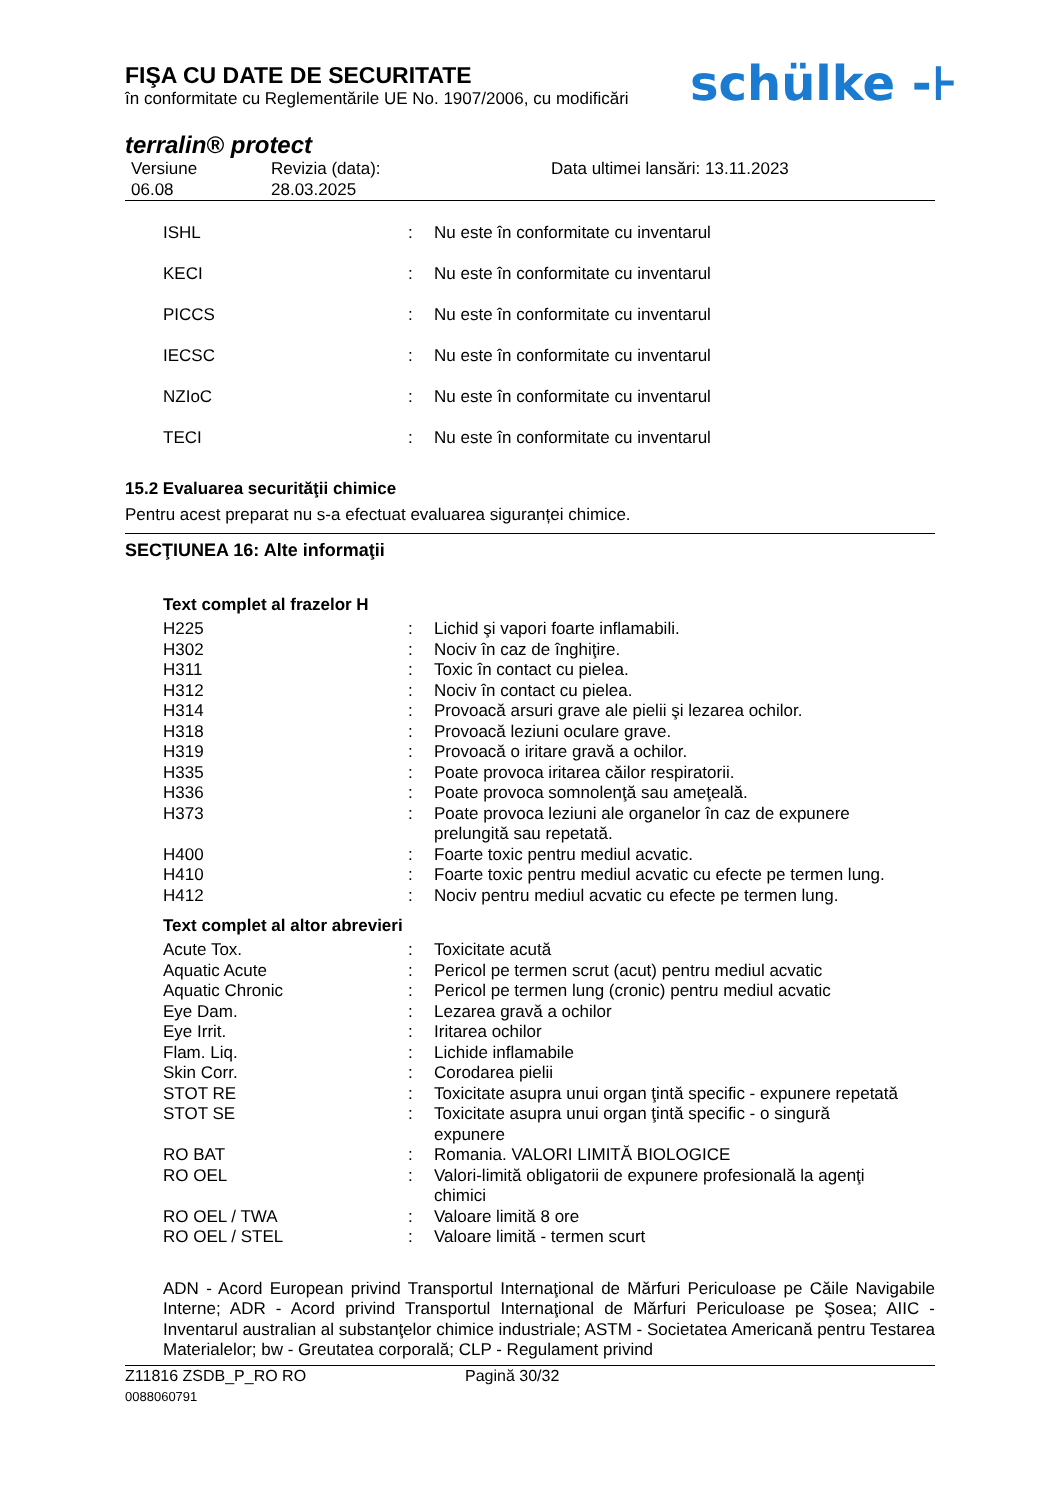FIŞA CU DATE DE SECURITATE
în conformitate cu Reglementările UE No. 1907/2006, cu modificări
terralin® protect
| Versiune 06.08 | Revizia (data): 28.03.2025 | Data ultimei lansări: 13.11.2023 |
| ISHL | : | Nu este în conformitate cu inventarul |
| KECI | : | Nu este în conformitate cu inventarul |
| PICCS | : | Nu este în conformitate cu inventarul |
| IECSC | : | Nu este în conformitate cu inventarul |
| NZIoC | : | Nu este în conformitate cu inventarul |
| TECI | : | Nu este în conformitate cu inventarul |
15.2 Evaluarea securităţii chimice
Pentru acest preparat nu s-a efectuat evaluarea siguranței chimice.
SECŢIUNEA 16: Alte informaţii
Text complet al frazelor H
| H225 | : | Lichid şi vapori foarte inflamabili. |
| H302 | : | Nociv în caz de înghiţire. |
| H311 | : | Toxic în contact cu pielea. |
| H312 | : | Nociv în contact cu pielea. |
| H314 | : | Provoacă arsuri grave ale pielii şi lezarea ochilor. |
| H318 | : | Provoacă leziuni oculare grave. |
| H319 | : | Provoacă o iritare gravă a ochilor. |
| H335 | : | Poate provoca iritarea căilor respiratorii. |
| H336 | : | Poate provoca somnolenţă sau ameţeală. |
| H373 | : | Poate provoca leziuni ale organelor în caz de expunere prelungită sau repetată. |
| H400 | : | Foarte toxic pentru mediul acvatic. |
| H410 | : | Foarte toxic pentru mediul acvatic cu efecte pe termen lung. |
| H412 | : | Nociv pentru mediul acvatic cu efecte pe termen lung. |
Text complet al altor abrevieri
| Acute Tox. | : | Toxicitate acută |
| Aquatic Acute | : | Pericol pe termen scrut (acut) pentru mediul acvatic |
| Aquatic Chronic | : | Pericol pe termen lung (cronic) pentru mediul acvatic |
| Eye Dam. | : | Lezarea gravă a ochilor |
| Eye Irrit. | : | Iritarea ochilor |
| Flam. Liq. | : | Lichide inflamabile |
| Skin Corr. | : | Corodarea pielii |
| STOT RE | : | Toxicitate asupra unui organ ţintă specific - expunere repetată |
| STOT SE | : | Toxicitate asupra unui organ ţintă specific - o singură expunere |
| RO BAT | : | Romania. VALORI LIMITĂ BIOLOGICE |
| RO OEL | : | Valori-limită obligatorii de expunere profesională la agenţi chimici |
| RO OEL / TWA | : | Valoare limită 8 ore |
| RO OEL / STEL | : | Valoare limită - termen scurt |
ADN - Acord European privind Transportul Internaţional de Mărfuri Periculoase pe Căile Navigabile Interne; ADR - Acord privind Transportul Internaţional de Mărfuri Periculoase pe Şosea; AIIC - Inventarul australian al substanţelor chimice industriale; ASTM - Societatea Americană pentru Testarea Materialelor; bw - Greutatea corporală; CLP - Regulament privind
| Z11816 ZSDB_P_RO RO 0088060791 | Pagină 30/32 |
schülke -⊦